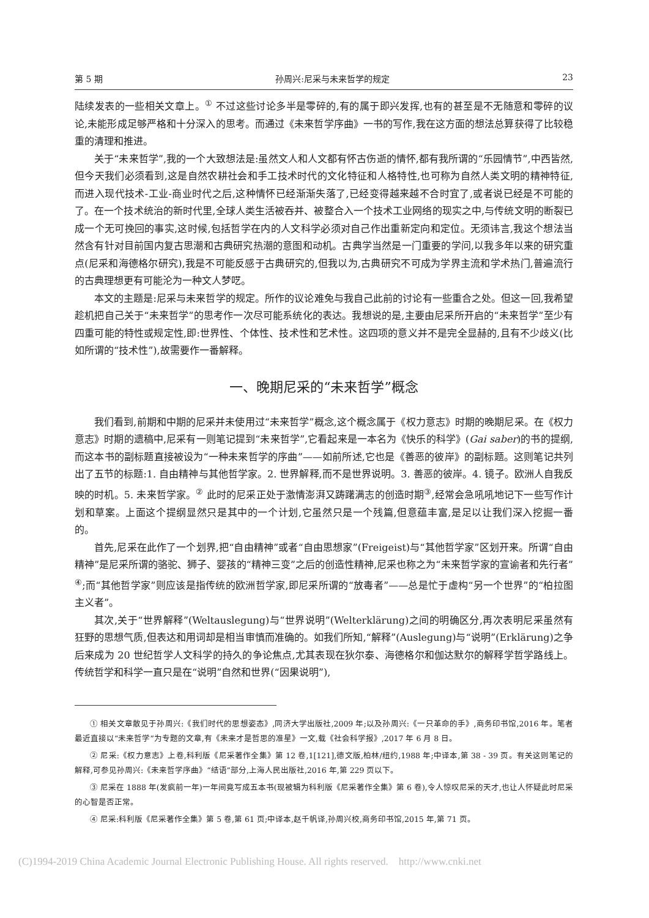第 5 期 孙周兴:尼采与未来哲学的规定 23
陆续发表的一些相关文章上。<sup>①</sup> 不过这些讨论多半是零碎的,有的属于即兴发挥,也有的甚至是不无随意和零碎的议论,未能形成足够严格和十分深入的思考。而通过《未来哲学序曲》一书的写作,我在这方面的想法总算获得了比较稳重的清理和推进。
关于“未来哲学”,我的一个大致想法是:虽然文人和人文都有怀古伤逝的情怀,都有我所谓的“乐园情节”,中西皆然,但今天我们必须看到,这是自然农耕社会和手工技术时代的文化特征和人格特性,也可称为自然人类文明的精神特征,而进入现代技术-工业-商业时代之后,这种情怀已经渐渐失落了,已经变得越来越不合时宜了,或者说已经是不可能的了。在一个技术统治的新时代里,全球人类生活被吞并、被整合入一个技术工业网络的现实之中,与传统文明的断裂已成一个无可挽回的事实,这时候,包括哲学在内的人文科学必须对自己作出重新定向和定位。无须讳言,我这个想法当然含有针对目前国内复古思潮和古典研究热潮的意图和动机。古典学当然是一门重要的学问,以我多年以来的研究重点(尼采和海德格尔研究),我是不可能反感于古典研究的,但我以为,古典研究不可成为学界主流和学术热门,普遍流行的古典理想更有可能沦为一种文人梦呓。
本文的主题是:尼采与未来哲学的规定。所作的议论难免与我自己此前的讨论有一些重合之处。但这一回,我希望趁机把自己关于“未来哲学”的思考作一次尽可能系统化的表达。我想说的是,主要由尼采所开启的“未来哲学”至少有四重可能的特性或规定性,即:世界性、个体性、技术性和艺术性。这四项的意义并不是完全显赫的,且有不少歧义(比如所谓的“技术性”),故需要作一番解释。
一、晚期尼采的“未来哲学”概念
我们看到,前期和中期的尼采并未使用过“未来哲学”概念,这个概念属于《权力意志》时期的晚期尼采。在《权力意志》时期的遗稿中,尼采有一则笔记提到“未来哲学”,它看起来是一本名为《快乐的科学》(Gai saber)的书的提纲,而这本书的副标题直接被设为“一种未来哲学的序曲”——如前所述,它也是《善恶的彼岸》的副标题。这则笔记共列出了五节的标题:1. 自由精神与其他哲学家。2. 世界解释,而不是世界说明。3. 善恶的彼岸。4. 镜子。欧洲人自我反映的时机。5. 未来哲学家。<sup>②</sup> 此时的尼采正处于激情澎湃又踌躇满志的创造时期<sup>③</sup>,经常会急吼吼地记下一些写作计划和草案。上面这个提纲显然只是其中的一个计划,它虽然只是一个残篇,但意蕴丰富,是足以让我们深入挖掘一番的。
首先,尼采在此作了一个划界,把“自由精神”或者“自由思想家”(Freigeist)与“其他哲学家”区划开来。所谓“自由精神”是尼采所谓的骆驼、狮子、婴孩的“精神三变”之后的创造性精神,尼采也称之为“未来哲学家的宣谕者和先行者”<sup>④</sup>;而“其他哲学家”则应该是指传统的欧洲哲学家,即尼采所谓的“放毒者”——总是忙于虚构“另一个世界”的“柏拉图主义者”。
其次,关于“世界解释”(Weltauslegung)与“世界说明”(Welterklärung)之间的明确区分,再次表明尼采虽然有狂野的思想气质,但表达和用词却是相当审慎而准确的。如我们所知,“解释”(Auslegung)与“说明”(Erklärung)之争后来成为 20 世纪哲学人文科学的持久的争论焦点,尤其表现在狄尔泰、海德格尔和伽达默尔的解释学哲学路线上。传统哲学和科学一直只是在“说明”自然和世界(“因果说明”),
① 相关文章散见于孙周兴:《我们时代的思想姿态》,同济大学出版社,2009 年;以及孙周兴:《一只革命的手》,商务印书馆,2016 年。笔者最近直接以“未来哲学”为专题的文章,有《未来才是哲思的准星》一文,载《社会科学报》,2017 年 6 月 8 日。
② 尼采:《权力意志》上卷,科利版《尼采著作全集》第 12 卷,1[121],德文版,柏林/纽约,1988 年;中译本,第 38 - 39 页。有关这则笔记的解释,可参见孙周兴:《未来哲学序曲》“结语”部分,上海人民出版社,2016 年,第 229 页以下。
③ 尼采在 1888 年(发疯前一年)一年间竟写成五本书(现被辑为科利版《尼采著作全集》第 6 卷),令人惊叹尼采的天才,也让人怀疑此时尼采的心智是否正常。
④ 尼采:科利版《尼采著作全集》第 5 卷,第 61 页;中译本,赵千帆译,孙周兴校,商务印书馆,2015 年,第 71 页。
(C)1994-2019 China Academic Journal Electronic Publishing House. All rights reserved. http://www.cnki.net